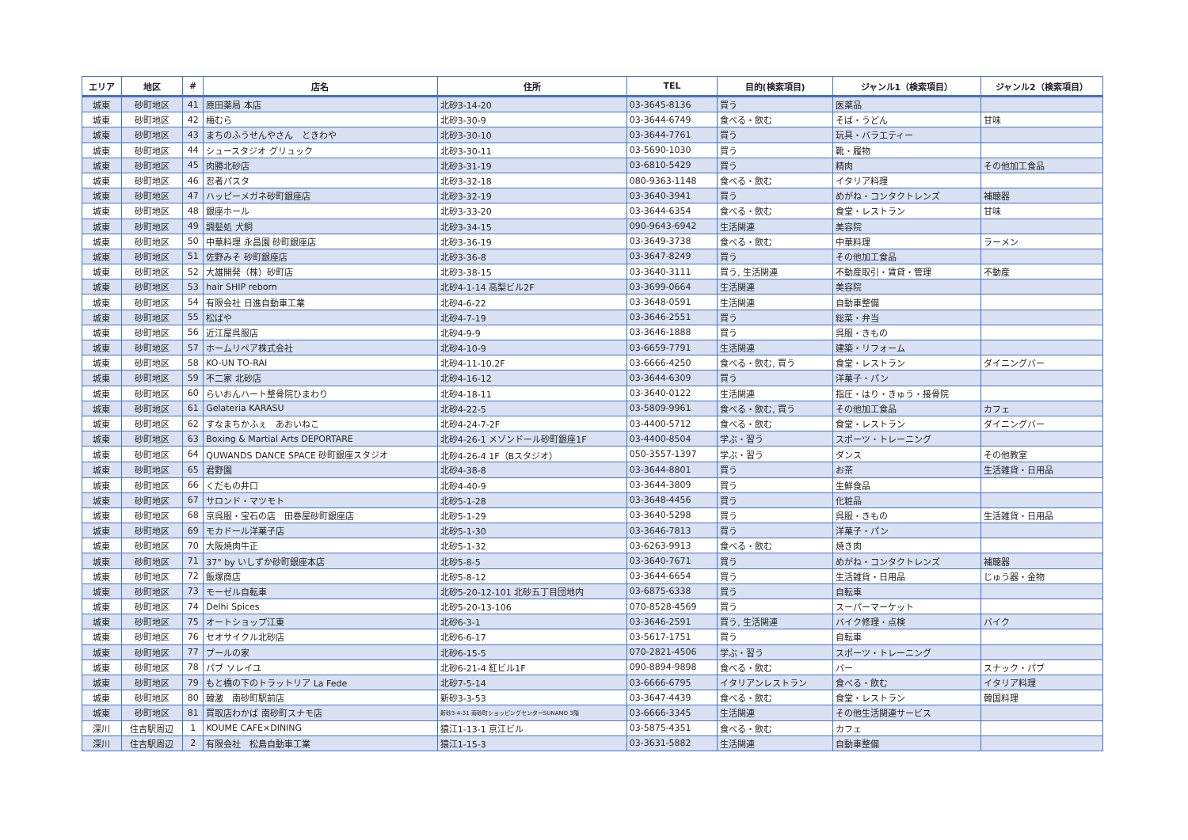| エリア | 地区 | # | 店名 | 住所 | TEL | 目的(検索項目) | ジャンル1（検索項目） | ジャンル2（検索項目） |
| --- | --- | --- | --- | --- | --- | --- | --- | --- |
| 城東 | 砂町地区 | 41 | 原田薬局 本店 | 北砂3-14-20 | 03-3645-8136 | 買う | 医薬品 | |
| 城東 | 砂町地区 | 42 | 梅むら | 北砂3-30-9 | 03-3644-6749 | 食べる・飲む | そば・うどん | 甘味 |
| 城東 | 砂町地区 | 43 | まちのふうせんやさん ときわや | 北砂3-30-10 | 03-3644-7761 | 買う | 玩具・バラエティー | |
| 城東 | 砂町地区 | 44 | シュースタジオ グリュック | 北砂3-30-11 | 03-5690-1030 | 買う | 靴・履物 | |
| 城東 | 砂町地区 | 45 | 肉勝北砂店 | 北砂3-31-19 | 03-6810-5429 | 買う | 精肉 | その他加工食品 |
| 城東 | 砂町地区 | 46 | 忍者パスタ | 北砂3-32-18 | 080-9363-1148 | 食べる・飲む | イタリア料理 | |
| 城東 | 砂町地区 | 47 | ハッピーメガネ砂町銀座店 | 北砂3-32-19 | 03-3640-3941 | 買う | めがね・コンタクトレンズ | 補聴器 |
| 城東 | 砂町地区 | 48 | 銀座ホール | 北砂3-33-20 | 03-3644-6354 | 食べる・飲む | 食堂・レストラン | 甘味 |
| 城東 | 砂町地区 | 49 | 調髪処 犬飼 | 北砂3-34-15 | 090-9643-6942 | 生活関連 | 美容院 | |
| 城東 | 砂町地区 | 50 | 中華料理 永昌園 砂町銀座店 | 北砂3-36-19 | 03-3649-3738 | 食べる・飲む | 中華料理 | ラーメン |
| 城東 | 砂町地区 | 51 | 佐野みそ 砂町銀座店 | 北砂3-36-8 | 03-3647-8249 | 買う | その他加工食品 | |
| 城東 | 砂町地区 | 52 | 大雄開発（株）砂町店 | 北砂3-38-15 | 03-3640-3111 | 買う, 生活関連 | 不動産取引・賃貸・管理 | 不動産 |
| 城東 | 砂町地区 | 53 | hair SHIP reborn | 北砂4-1-14 高梨ビル2F | 03-3699-0664 | 生活関連 | 美容院 | |
| 城東 | 砂町地区 | 54 | 有限会社 日進自動車工業 | 北砂4-6-22 | 03-3648-0591 | 生活関連 | 自動車整備 | |
| 城東 | 砂町地区 | 55 | 松ばや | 北砂4-7-19 | 03-3646-2551 | 買う | 総菜・弁当 | |
| 城東 | 砂町地区 | 56 | 近江屋呉服店 | 北砂4-9-9 | 03-3646-1888 | 買う | 呉服・きもの | |
| 城東 | 砂町地区 | 57 | ホームリペア株式会社 | 北砂4-10-9 | 03-6659-7791 | 生活関連 | 建築・リフォーム | |
| 城東 | 砂町地区 | 58 | KO-UN TO-RAI | 北砂4-11-10.2F | 03-6666-4250 | 食べる・飲む, 買う | 食堂・レストラン | ダイニングバー |
| 城東 | 砂町地区 | 59 | 不二家 北砂店 | 北砂4-16-12 | 03-3644-6309 | 買う | 洋菓子・パン | |
| 城東 | 砂町地区 | 60 | らいおんハート整骨院ひまわり | 北砂4-18-11 | 03-3640-0122 | 生活関連 | 指圧・はり・きゅう・接骨院 | |
| 城東 | 砂町地区 | 61 | Gelateria KARASU | 北砂4-22-5 | 03-5809-9961 | 食べる・飲む, 買う | その他加工食品 | カフェ |
| 城東 | 砂町地区 | 62 | すなまちかふぇ あおいねこ | 北砂4-24-7-2F | 03-4400-5712 | 食べる・飲む | 食堂・レストラン | ダイニングバー |
| 城東 | 砂町地区 | 63 | Boxing & Martial Arts DEPORTARE | 北砂4-26-1 メゾンドール砂町銀座1F | 03-4400-8504 | 学ぶ・習う | スポーツ・トレーニング | |
| 城東 | 砂町地区 | 64 | QUWANDS DANCE SPACE 砂町銀座スタジオ | 北砂4-26-4 1F（Bスタジオ） | 050-3557-1397 | 学ぶ・習う | ダンス | その他教室 |
| 城東 | 砂町地区 | 65 | 君野園 | 北砂4-38-8 | 03-3644-8801 | 買う | お茶 | 生活雑貨・日用品 |
| 城東 | 砂町地区 | 66 | くだもの井口 | 北砂4-40-9 | 03-3644-3809 | 買う | 生鮮食品 | |
| 城東 | 砂町地区 | 67 | サロンド・マツモト | 北砂5-1-28 | 03-3648-4456 | 買う | 化粧品 | |
| 城東 | 砂町地区 | 68 | 京呉服・宝石の店 田巻屋砂町銀座店 | 北砂5-1-29 | 03-3640-5298 | 買う | 呉服・きもの | 生活雑貨・日用品 |
| 城東 | 砂町地区 | 69 | モカドール洋菓子店 | 北砂5-1-30 | 03-3646-7813 | 買う | 洋菓子・パン | |
| 城東 | 砂町地区 | 70 | 大阪焼肉牛正 | 北砂5-1-32 | 03-6263-9913 | 食べる・飲む | 焼き肉 | |
| 城東 | 砂町地区 | 71 | 37° by いしずか砂町銀座本店 | 北砂5-8-5 | 03-3640-7671 | 買う | めがね・コンタクトレンズ | 補聴器 |
| 城東 | 砂町地区 | 72 | 飯塚商店 | 北砂5-8-12 | 03-3644-6654 | 買う | 生活雑貨・日用品 | じゅう器・金物 |
| 城東 | 砂町地区 | 73 | モーゼル自転車 | 北砂5-20-12-101 北砂五丁目団地内 | 03-6875-6338 | 買う | 自転車 | |
| 城東 | 砂町地区 | 74 | Delhi Spices | 北砂5-20-13-106 | 070-8528-4569 | 買う | スーパーマーケット | |
| 城東 | 砂町地区 | 75 | オートショップ江東 | 北砂6-3-1 | 03-3646-2591 | 買う, 生活関連 | バイク修理・点検 | バイク |
| 城東 | 砂町地区 | 76 | セオサイクル北砂店 | 北砂6-6-17 | 03-5617-1751 | 買う | 自転車 | |
| 城東 | 砂町地区 | 77 | プールの家 | 北砂6-15-5 | 070-2821-4506 | 学ぶ・習う | スポーツ・トレーニング | |
| 城東 | 砂町地区 | 78 | パブ ソレイユ | 北砂6-21-4 紅ビル1F | 090-8894-9898 | 食べる・飲む | バー | スナック・パブ |
| 城東 | 砂町地区 | 79 | もと橋の下のトラットリア La Fede | 北砂7-5-14 | 03-6666-6795 | イタリアンレストラン | 食べる・飲む | イタリア料理 |
| 城東 | 砂町地区 | 80 | 韓激 南砂町駅前店 | 新砂3-3-53 | 03-3647-4439 | 食べる・飲む | 食堂・レストラン | 韓国料理 |
| 城東 | 砂町地区 | 81 | 買取店わかば 南砂町スナモ店 | 新砂3-4-31 南砂町ショッピングセンターSUNAMO 3階 | 03-6666-3345 | 生活関連 | その他生活関連サービス | |
| 深川 | 住吉駅周辺 | 1 | KOUME CAFE×DINING | 猿江1-13-1 京江ビル | 03-5875-4351 | 食べる・飲む | カフェ | |
| 深川 | 住吉駅周辺 | 2 | 有限会社 松島自動車工業 | 猿江1-15-3 | 03-3631-5882 | 生活関連 | 自動車整備 | |